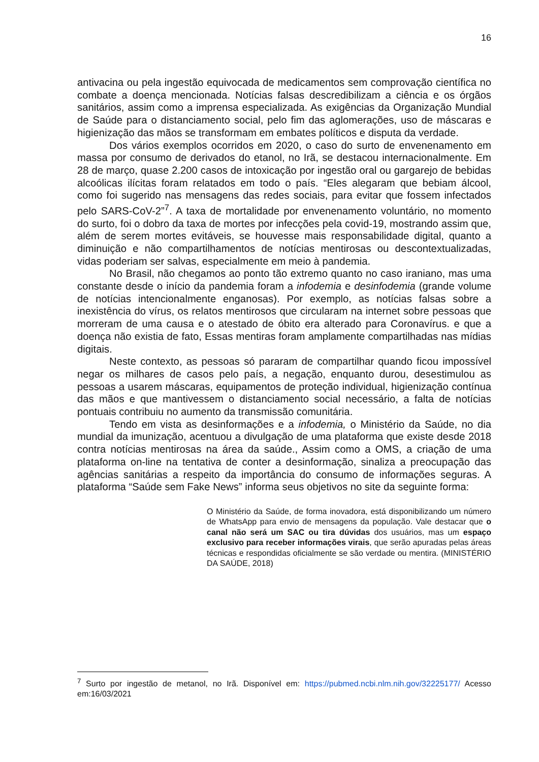16
antivacina ou pela ingestão equivocada de medicamentos sem comprovação científica no combate a doença mencionada. Notícias falsas descredibilizam a ciência e os órgãos sanitários, assim como a imprensa especializada. As exigências da Organização Mundial de Saúde para o distanciamento social, pelo fim das aglomerações, uso de máscaras e higienização das mãos se transformam em embates políticos e disputa da verdade.
Dos vários exemplos ocorridos em 2020, o caso do surto de envenenamento em massa por consumo de derivados do etanol, no Irã, se destacou internacionalmente. Em 28 de março, quase 2.200 casos de intoxicação por ingestão oral ou gargarejo de bebidas alcoólicas ilícitas foram relatados em todo o país. “Eles alegaram que bebiam álcool, como foi sugerido nas mensagens das redes sociais, para evitar que fossem infectados pelo SARS-CoV-2”<sup>7</sup>. A taxa de mortalidade por envenenamento voluntário, no momento do surto, foi o dobro da taxa de mortes por infecções pela covid-19, mostrando assim que, além de serem mortes evitáveis, se houvesse mais responsabilidade digital, quanto a diminuição e não compartilhamentos de notícias mentirosas ou descontextualizadas, vidas poderiam ser salvas, especialmente em meio à pandemia.
No Brasil, não chegamos ao ponto tão extremo quanto no caso iraniano, mas uma constante desde o início da pandemia foram a infodemia e desinfodemia (grande volume de notícias intencionalmente enganosas). Por exemplo, as notícias falsas sobre a inexistência do vírus, os relatos mentirosos que circularam na internet sobre pessoas que morreram de uma causa e o atestado de óbito era alterado para Coronavírus. e que a doença não existia de fato, Essas mentiras foram amplamente compartilhadas nas mídias digitais.
Neste contexto, as pessoas só pararam de compartilhar quando ficou impossível negar os milhares de casos pelo país, a negação, enquanto durou, desestimulou as pessoas a usarem máscaras, equipamentos de proteção individual, higienização contínua das mãos e que mantivessem o distanciamento social necessário, a falta de notícias pontuais contribuiu no aumento da transmissão comunitária.
Tendo em vista as desinformações e a infodemia, o Ministério da Saúde, no dia mundial da imunização, acentuou a divulgação de uma plataforma que existe desde 2018 contra notícias mentirosas na área da saúde., Assim como a OMS, a criação de uma plataforma on-line na tentativa de conter a desinformação, sinaliza a preocupação das agências sanitárias a respeito da importância do consumo de informações seguras. A plataforma “Saúde sem Fake News” informa seus objetivos no site da seguinte forma:
O Ministério da Saúde, de forma inovadora, está disponibilizando um número de WhatsApp para envio de mensagens da população. Vale destacar que o canal não será um SAC ou tira dúvidas dos usuários, mas um espaço exclusivo para receber informações virais, que serão apuradas pelas áreas técnicas e respondidas oficialmente se são verdade ou mentira. (MINISTÉRIO DA SAÚDE, 2018)
<sup>7</sup> Surto por ingestão de metanol, no Irã. Disponível em: https://pubmed.ncbi.nlm.nih.gov/32225177/ Acesso em:16/03/2021